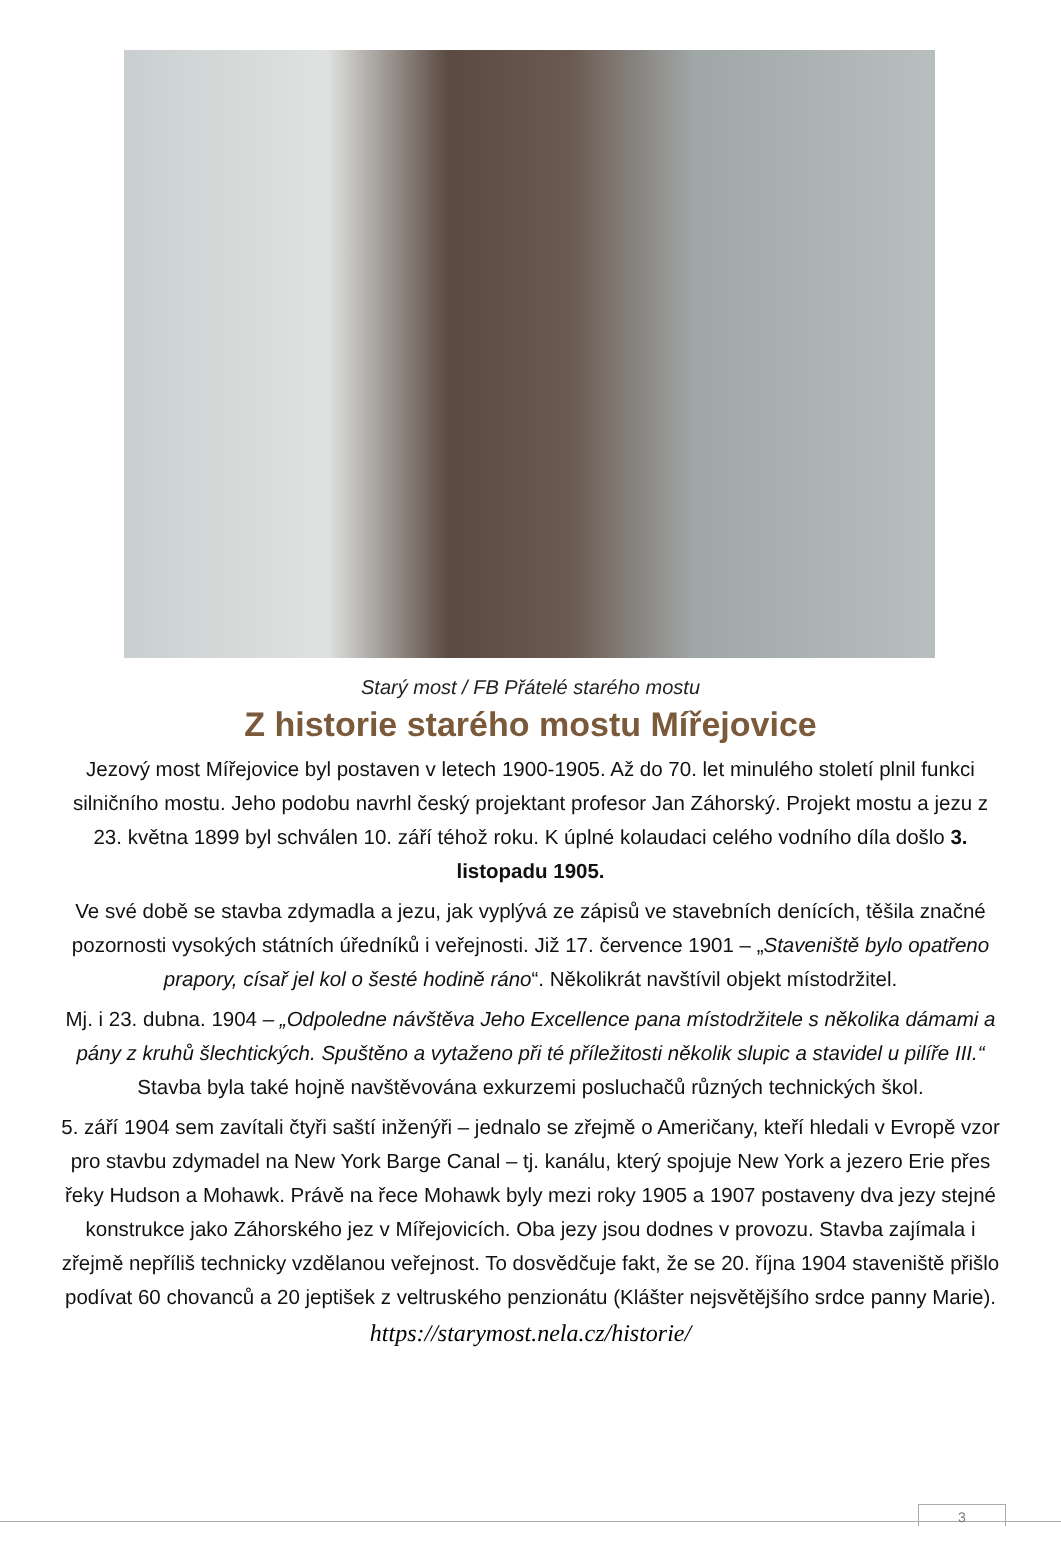Starý most / FB Přátelé starého mostu
Z historie starého mostu Mířejovice
Jezový most Mířejovice byl postaven v letech 1900-1905. Až do 70. let minulého století plnil funkci silničního mostu. Jeho podobu navrhl český projektant profesor Jan Záhorský. Projekt mostu a jezu z 23. května 1899 byl schválen 10. září téhož roku. K úplné kolaudaci celého vodního díla došlo 3. listopadu 1905.
Ve své době se stavba zdymadla a jezu, jak vyplývá ze zápisů ve stavebních denících, těšila značné pozornosti vysokých státních úředníků i veřejnosti. Již 17. července 1901 – „Staveniště bylo opatřeno prapory, císař jel kol o šesté hodině ráno“. Několikrát navštívil objekt místodržitel.
Mj. i 23. dubna. 1904 – „Odpoledne návštěva Jeho Excellence pana místodržitele s několika dámami a pány z kruhů šlechtických. Spuštěno a vytaženo při té příležitosti několik slupic a stavidel u pilíře III.“ Stavba byla také hojně navštěvována exkurzemi posluchačů různých technických škol.
5. září 1904 sem zavítali čtyři saští inženýři – jednalo se zřejmě o Američany, kteří hledali v Evropě vzor pro stavbu zdymadel na New York Barge Canal – tj. kanálu, který spojuje New York a jezero Erie přes řeky Hudson a Mohawk. Právě na řece Mohawk byly mezi roky 1905 a 1907 postaveny dva jezy stejné konstrukce jako Záhorského jez v Mířejovicích. Oba jezy jsou dodnes v provozu. Stavba zajímala i zřejmě nepříliš technicky vzdělanou veřejnost. To dosvědčuje fakt, že se 20. října 1904 staveniště přišlo podívat 60 chovanců a 20 jeptišek z veltruského penzionátu (Klášter nejsvětějšího srdce panny Marie).
https://starymost.nela.cz/historie/
3